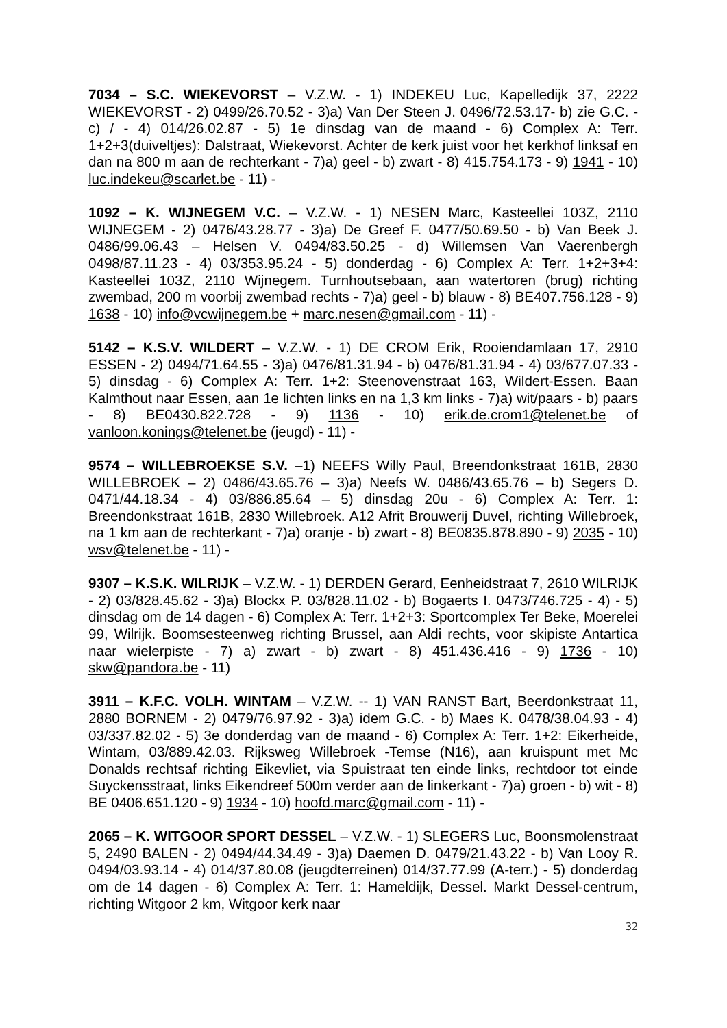7034 – S.C. WIEKEVORST – V.Z.W. - 1) INDEKEU Luc, Kapelledijk 37, 2222 WIEKEVORST - 2) 0499/26.70.52 - 3)a) Van Der Steen J. 0496/72.53.17- b) zie G.C. - c) / - 4) 014/26.02.87 - 5) 1e dinsdag van de maand - 6) Complex A: Terr. 1+2+3(duiveltjes): Dalstraat, Wiekevorst. Achter de kerk juist voor het kerkhof linksaf en dan na 800 m aan de rechterkant - 7)a) geel - b) zwart - 8) 415.754.173 - 9) 1941 - 10) luc.indekeu@scarlet.be - 11) -
1092 – K. WIJNEGEM V.C. – V.Z.W. - 1) NESEN Marc, Kasteellei 103Z, 2110 WIJNEGEM - 2) 0476/43.28.77 - 3)a) De Greef F. 0477/50.69.50 - b) Van Beek J. 0486/99.06.43 – Helsen V. 0494/83.50.25 - d) Willemsen Van Vaerenbergh 0498/87.11.23 - 4) 03/353.95.24 - 5) donderdag - 6) Complex A: Terr. 1+2+3+4: Kasteellei 103Z, 2110 Wijnegem. Turnhoutsebaan, aan watertoren (brug) richting zwembad, 200 m voorbij zwembad rechts - 7)a) geel - b) blauw - 8) BE407.756.128 - 9) 1638 - 10) info@vcwijnegem.be + marc.nesen@gmail.com - 11) -
5142 – K.S.V. WILDERT – V.Z.W. - 1) DE CROM Erik, Rooiendamlaan 17, 2910 ESSEN - 2) 0494/71.64.55 - 3)a) 0476/81.31.94 - b) 0476/81.31.94 - 4) 03/677.07.33 - 5) dinsdag - 6) Complex A: Terr. 1+2: Steenovenstraat 163, Wildert-Essen. Baan Kalmthout naar Essen, aan 1e lichten links en na 1,3 km links - 7)a) wit/paars - b) paars - 8) BE0430.822.728 - 9) 1136 - 10) erik.de.crom1@telenet.be of vanloon.konings@telenet.be (jeugd) - 11) -
9574 – WILLEBROEKSE S.V. –1) NEEFS Willy Paul, Breendonkstraat 161B, 2830 WILLEBROEK – 2) 0486/43.65.76 – 3)a) Neefs W. 0486/43.65.76 – b) Segers D. 0471/44.18.34 - 4) 03/886.85.64 – 5) dinsdag 20u - 6) Complex A: Terr. 1: Breendonkstraat 161B, 2830 Willebroek. A12 Afrit Brouwerij Duvel, richting Willebroek, na 1 km aan de rechterkant - 7)a) oranje - b) zwart - 8) BE0835.878.890 - 9) 2035 - 10) wsv@telenet.be - 11) -
9307 – K.S.K. WILRIJK – V.Z.W. - 1) DERDEN Gerard, Eenheidstraat 7, 2610 WILRIJK - 2) 03/828.45.62 - 3)a) Blockx P. 03/828.11.02 - b) Bogaerts I. 0473/746.725 - 4) - 5) dinsdag om de 14 dagen - 6) Complex A: Terr. 1+2+3: Sportcomplex Ter Beke, Moerelei 99, Wilrijk. Boomsesteenweg richting Brussel, aan Aldi rechts, voor skipiste Antartica naar wielerpiste - 7) a) zwart - b) zwart - 8) 451.436.416 - 9) 1736 - 10) skw@pandora.be - 11)
3911 – K.F.C. VOLH. WINTAM – V.Z.W. -- 1) VAN RANST Bart, Beerdonkstraat 11, 2880 BORNEM - 2) 0479/76.97.92 - 3)a) idem G.C. - b) Maes K. 0478/38.04.93 - 4) 03/337.82.02 - 5) 3e donderdag van de maand - 6) Complex A: Terr. 1+2: Eikerheide, Wintam, 03/889.42.03. Rijksweg Willebroek -Temse (N16), aan kruispunt met Mc Donalds rechtsaf richting Eikevliet, via Spuistraat ten einde links, rechtdoor tot einde Suyckensstraat, links Eikendreef 500m verder aan de linkerkant - 7)a) groen - b) wit - 8) BE 0406.651.120 - 9) 1934 - 10) hoofd.marc@gmail.com - 11) -
2065 – K. WITGOOR SPORT DESSEL – V.Z.W. - 1) SLEGERS Luc, Boonsmolenstraat 5, 2490 BALEN - 2) 0494/44.34.49 - 3)a) Daemen D. 0479/21.43.22 - b) Van Looy R. 0494/03.93.14 - 4) 014/37.80.08 (jeugdterreinen) 014/37.77.99 (A-terr.) - 5) donderdag om de 14 dagen - 6) Complex A: Terr. 1: Hameldijk, Dessel. Markt Dessel-centrum, richting Witgoor 2 km, Witgoor kerk naar
32